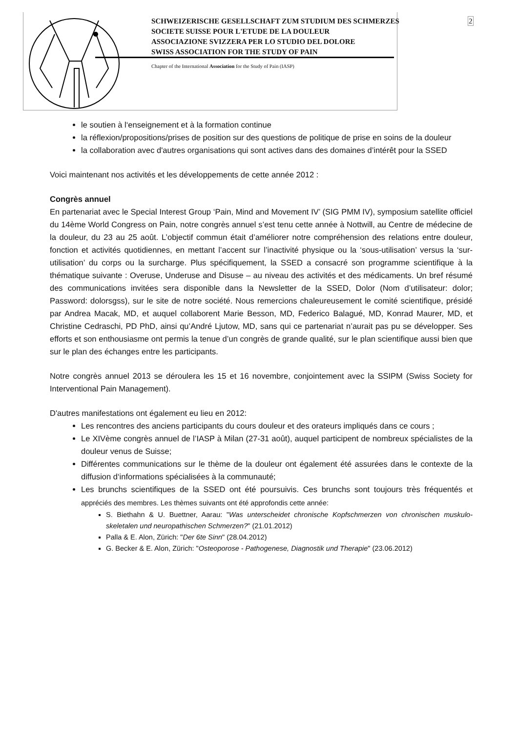SCHWEIZERISCHE GESELLSCHAFT ZUM STUDIUM DES SCHMERZES
SOCIETE SUISSE POUR L'ETUDE DE LA DOULEUR
ASSOCIAZIONE SVIZZERA PER LO STUDIO DEL DOLORE
SWISS ASSOCIATION FOR THE STUDY OF PAIN
Chapter of the International Association for the Study of Pain (IASP)
2
le soutien à l‘enseignement et à la formation continue
la réflexion/propositions/prises de position sur des questions de politique de prise en soins de la douleur
la collaboration avec d'autres organisations qui sont actives dans des domaines d’intérêt pour la SSED
Voici maintenant nos activités et les développements de cette année 2012 :
Congrès annuel
En partenariat avec le Special Interest Group ‘Pain, Mind and Movement IV’ (SIG PMM IV), symposium satellite officiel du 14ème World Congress on Pain, notre congrès annuel s’est tenu cette année à Nottwill, au Centre de médecine de la douleur, du 23 au 25 août. L’objectif commun était d’améliorer notre compréhension des relations entre douleur, fonction et activités quotidiennes, en mettant l’accent sur l’inactivité physique ou la ‘sous-utilisation’ versus la ‘sur-utilisation’ du corps ou la surcharge. Plus spécifiquement, la SSED a consacré son programme scientifique à la thématique suivante : Overuse, Underuse and Disuse – au niveau des activités et des médicaments. Un bref résumé des communications invitées sera disponible dans la Newsletter de la SSED, Dolor (Nom d’utilisateur: dolor; Password: dolorsgss), sur le site de notre société. Nous remercions chaleureusement le comité scientifique, présidé par Andrea Macak, MD, et auquel collaborent Marie Besson, MD, Federico Balagué, MD, Konrad Maurer, MD, et Christine Cedraschi, PD PhD, ainsi qu’André Ljutow, MD, sans qui ce partenariat n’aurait pas pu se développer. Ses efforts et son enthousiasme ont permis la tenue d’un congrès de grande qualité, sur le plan scientifique aussi bien que sur le plan des échanges entre les participants.
Notre congrès annuel 2013 se déroulera les 15 et 16 novembre, conjointement avec la SSIPM (Swiss Society for Interventional Pain Management).
D'autres manifestations ont également eu lieu en 2012:
Les rencontres des anciens participants du cours douleur et des orateurs impliqués dans ce cours ;
Le XIVème congrès annuel de l’IASP à Milan (27-31 août), auquel participent de nombreux spécialistes de la douleur venus de Suisse;
Différentes communications sur le thème de la douleur ont également été assurées dans le contexte de la diffusion d‘informations spécialisées à la communauté;
Les brunchs scientifiques de la SSED ont été poursuivis. Ces brunchs sont toujours très fréquentés et appréciés des membres. Les thèmes suivants ont été approfondis cette année:
S. Biethahn & U. Buettner, Aarau: "Was unterscheidet chronische Kopfschmerzen von chronischen muskulo-skeletalen und neuropathischen Schmerzen?" (21.01.2012)
Palla & E. Alon, Zürich: "Der 6te Sinn" (28.04.2012)
G. Becker & E. Alon, Zürich: "Osteoporose - Pathogenese, Diagnostik und Therapie" (23.06.2012)